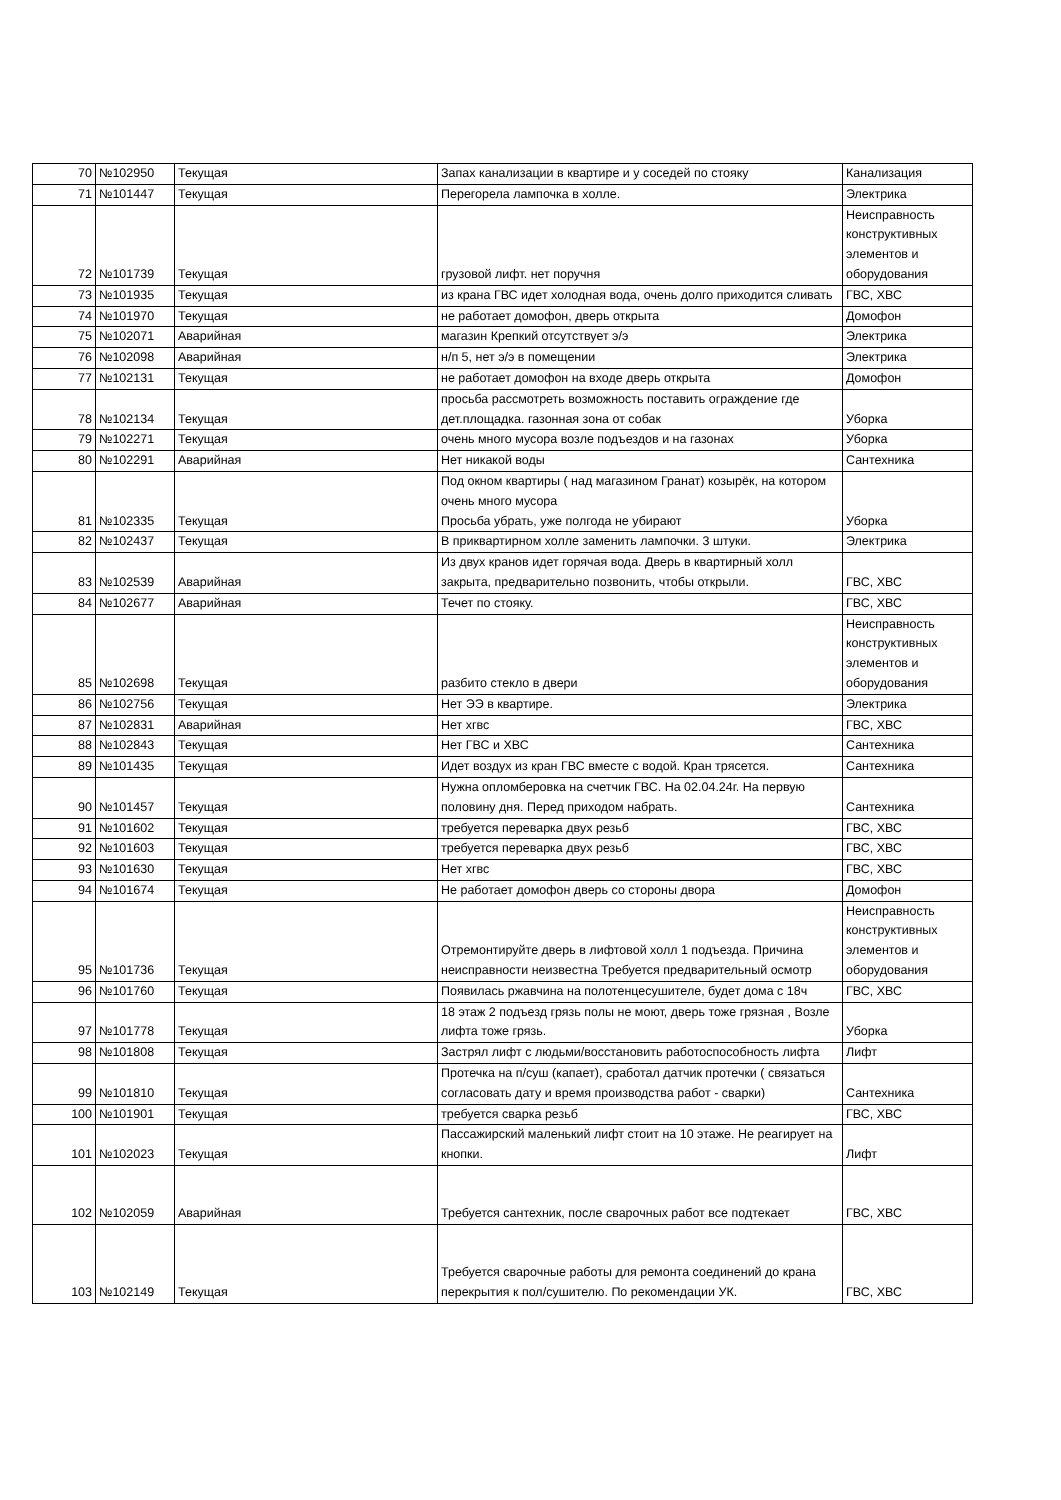| 70 | №102950 | Текущая | Запах канализации в квартире и у соседей по стояку | Канализация |
| 71 | №101447 | Текущая | Перегорела лампочка в холле. | Электрика |
| 72 | №101739 | Текущая | грузовой лифт. нет поручня | Неисправность конструктивных элементов и оборудования |
| 73 | №101935 | Текущая | из крана ГВС идет холодная вода, очень долго приходится сливать | ГВС, ХВС |
| 74 | №101970 | Текущая | не работает домофон, дверь открыта | Домофон |
| 75 | №102071 | Аварийная | магазин Крепкий отсутствует э/э | Электрика |
| 76 | №102098 | Аварийная | н/п 5, нет э/э в помещении | Электрика |
| 77 | №102131 | Текущая | не работает домофон на входе дверь открыта | Домофон |
| 78 | №102134 | Текущая | просьба рассмотреть возможность поставить ограждение где дет.площадка. газонная зона от собак | Уборка |
| 79 | №102271 | Текущая | очень много мусора возле подъездов и на газонах | Уборка |
| 80 | №102291 | Аварийная | Нет никакой воды | Сантехника |
| 81 | №102335 | Текущая | Под окном квартиры ( над магазином Гранат) козырёк, на котором очень много мусора Просьба убрать, уже полгода не убирают | Уборка |
| 82 | №102437 | Текущая | В приквартирном холле заменить лампочки. 3 штуки. | Электрика |
| 83 | №102539 | Аварийная | Из двух кранов идет горячая вода. Дверь в квартирный холл закрыта, предварительно позвонить, чтобы открыли. | ГВС, ХВС |
| 84 | №102677 | Аварийная | Течет по стояку. | ГВС, ХВС |
| 85 | №102698 | Текущая | разбито стекло в двери | Неисправность конструктивных элементов и оборудования |
| 86 | №102756 | Текущая | Нет ЭЭ в квартире. | Электрика |
| 87 | №102831 | Аварийная | Нет хгвс | ГВС, ХВС |
| 88 | №102843 | Текущая | Нет ГВС и ХВС | Сантехника |
| 89 | №101435 | Текущая | Идет воздух из кран ГВС вместе с водой. Кран трясется. | Сантехника |
| 90 | №101457 | Текущая | Нужна опломберовка на счетчик ГВС. На 02.04.24г. На первую половину дня. Перед приходом набрать. | Сантехника |
| 91 | №101602 | Текущая | требуется переварка двух резьб | ГВС, ХВС |
| 92 | №101603 | Текущая | требуется переварка двух резьб | ГВС, ХВС |
| 93 | №101630 | Текущая | Нет хгвс | ГВС, ХВС |
| 94 | №101674 | Текущая | Не работает домофон дверь со стороны двора | Домофон |
| 95 | №101736 | Текущая | Отремонтируйте дверь в лифтовой холл 1 подъезда. Причина неисправности неизвестна Требуется предварительный осмотр | Неисправность конструктивных элементов и оборудования |
| 96 | №101760 | Текущая | Появилась ржавчина на полотенцесушителе, будет дома с 18ч | ГВС, ХВС |
| 97 | №101778 | Текущая | 18 этаж 2 подъезд грязь полы не моют, дверь тоже грязная , Возле лифта тоже грязь. | Уборка |
| 98 | №101808 | Текущая | Застрял лифт с людьми/восстановить работоспособность лифта | Лифт |
| 99 | №101810 | Текущая | Протечка на п/суш (капает), сработал датчик протечки ( связаться согласовать дату и время производства работ - сварки) | Сантехника |
| 100 | №101901 | Текущая | требуется сварка резьб | ГВС, ХВС |
| 101 | №102023 | Текущая | Пассажирский маленький лифт стоит на 10 этаже. Не реагирует на кнопки. | Лифт |
| 102 | №102059 | Аварийная | Требуется сантехник, после сварочных работ все подтекает | ГВС, ХВС |
| 103 | №102149 | Текущая | Требуется сварочные работы для ремонта соединений до крана перекрытия к пол/сушителю. По рекомендации УК. | ГВС, ХВС |